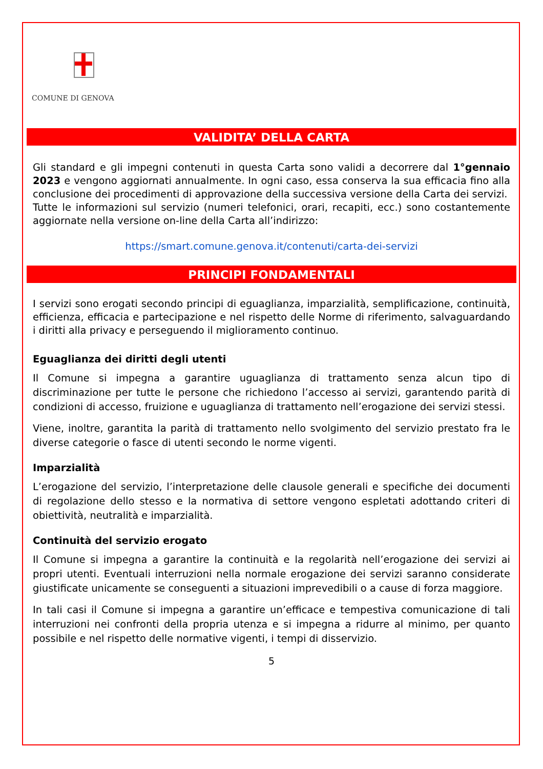COMUNE DI GENOVA
VALIDITA’ DELLA CARTA
Gli standard e gli impegni contenuti in questa Carta sono validi a decorrere dal 1°gennaio 2023 e vengono aggiornati annualmente. In ogni caso, essa conserva la sua efficacia fino alla conclusione dei procedimenti di approvazione della successiva versione della Carta dei servizi.
Tutte le informazioni sul servizio (numeri telefonici, orari, recapiti, ecc.) sono costantemente aggiornate nella versione on-line della Carta all’indirizzo:
https://smart.comune.genova.it/contenuti/carta-dei-servizi
PRINCIPI FONDAMENTALI
I servizi sono erogati secondo principi di eguaglianza, imparzialità, semplificazione, continuità, efficienza, efficacia e partecipazione e nel rispetto delle Norme di riferimento, salvaguardando i diritti alla privacy e perseguendo il miglioramento continuo.
Eguaglianza dei diritti degli utenti
Il Comune si impegna a garantire uguaglianza di trattamento senza alcun tipo di discriminazione per tutte le persone che richiedono l’accesso ai servizi, garantendo parità di condizioni di accesso, fruizione e uguaglianza di trattamento nell’erogazione dei servizi stessi.
Viene, inoltre, garantita la parità di trattamento nello svolgimento del servizio prestato fra le diverse categorie o fasce di utenti secondo le norme vigenti.
Imparzialità
L’erogazione del servizio, l’interpretazione delle clausole generali e specifiche dei documenti di regolazione dello stesso e la normativa di settore vengono espletati adottando criteri di obiettività, neutralità e imparzialità.
Continuità del servizio erogato
Il Comune si impegna a garantire la continuità e la regolarità nell’erogazione dei servizi ai propri utenti. Eventuali interruzioni nella normale erogazione dei servizi saranno considerate giustificate unicamente se conseguenti a situazioni imprevedibili o a cause di forza maggiore.
In tali casi il Comune si impegna a garantire un’efficace e tempestiva comunicazione di tali interruzioni nei confronti della propria utenza e si impegna a ridurre al minimo, per quanto possibile e nel rispetto delle normative vigenti, i tempi di disservizio.
5